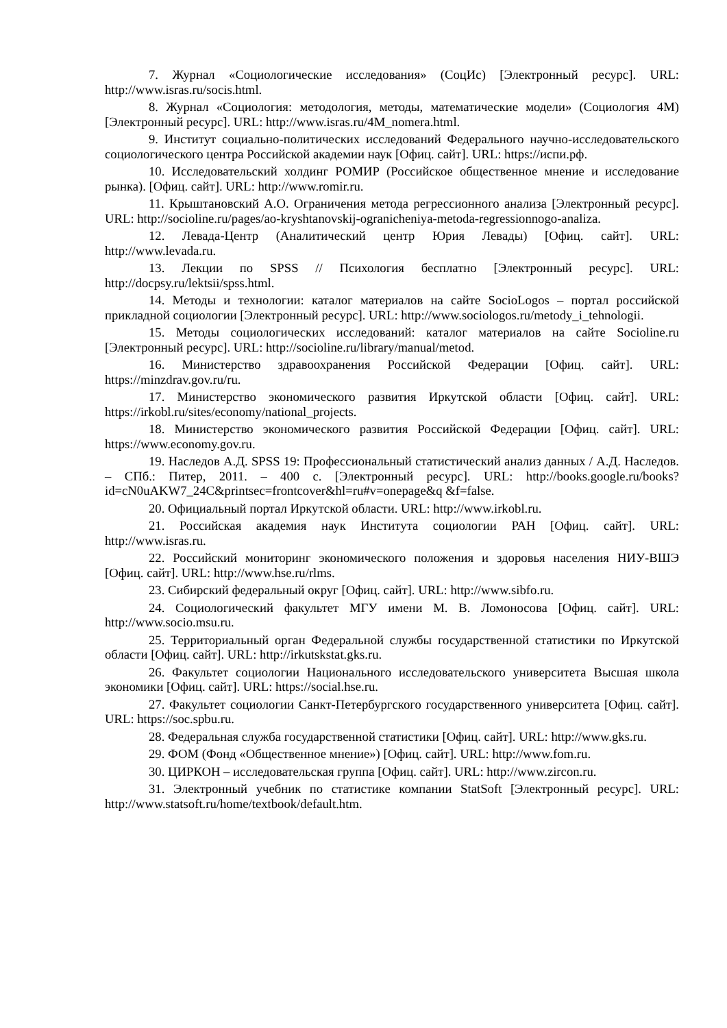7. Журнал «Социологические исследования» (СоцИс) [Электронный ресурс]. URL: http://www.isras.ru/socis.html.
8. Журнал «Социология: методология, методы, математические модели» (Социология 4М) [Электронный ресурс]. URL: http://www.isras.ru/4M_nomera.html.
9. Институт социально-политических исследований Федерального научно-исследовательского социологического центра Российской академии наук [Офиц. сайт]. URL: https://испи.рф.
10. Исследовательский холдинг РОМИР (Российское общественное мнение и исследование рынка). [Офиц. сайт]. URL: http://www.romir.ru.
11. Крыштановский А.О. Ограничения метода регрессионного анализа [Электронный ресурс]. URL: http://socioline.ru/pages/ao-kryshtanovskij-ogranicheniya-metoda-regressionnogo-analiza.
12. Левада-Центр (Аналитический центр Юрия Левады) [Офиц. сайт]. URL: http://www.levada.ru.
13. Лекции по SPSS // Психология бесплатно [Электронный ресурс]. URL: http://docpsy.ru/lektsii/spss.html.
14. Методы и технологии: каталог материалов на сайте SocioLogos – портал российской прикладной социологии [Электронный ресурс]. URL: http://www.sociologos.ru/metody_i_tehnologii.
15. Методы социологических исследований: каталог материалов на сайте Socioline.ru [Электронный ресурс]. URL: http://socioline.ru/library/manual/metod.
16. Министерство здравоохранения Российской Федерации [Офиц. сайт]. URL: https://minzdrav.gov.ru/ru.
17. Министерство экономического развития Иркутской области [Офиц. сайт]. URL: https://irkobl.ru/sites/economy/national_projects.
18. Министерство экономического развития Российской Федерации [Офиц. сайт]. URL: https://www.economy.gov.ru.
19. Наследов А.Д. SPSS 19: Профессиональный статистический анализ данных / А.Д. Наследов. – СПб.: Питер, 2011. – 400 с. [Электронный ресурс]. URL: http://books.google.ru/books?id=cN0uAKW7_24C&printsec=frontcover&hl=ru#v=onepage&q &f=false.
20. Официальный портал Иркутской области. URL: http://www.irkobl.ru.
21. Российская академия наук Института социологии РАН [Офиц. сайт]. URL: http://www.isras.ru.
22. Российский мониторинг экономического положения и здоровья населения НИУ-ВШЭ [Офиц. сайт]. URL: http://www.hse.ru/rlms.
23. Сибирский федеральный округ [Офиц. сайт]. URL: http://www.sibfo.ru.
24. Социологический факультет МГУ имени М. В. Ломоносова [Офиц. сайт]. URL: http://www.socio.msu.ru.
25. Территориальный орган Федеральной службы государственной статистики по Иркутской области [Офиц. сайт]. URL: http://irkutskstat.gks.ru.
26. Факультет социологии Национального исследовательского университета Высшая школа экономики [Офиц. сайт]. URL: https://social.hse.ru.
27. Факультет социологии Санкт-Петербургского государственного университета [Офиц. сайт]. URL: https://soc.spbu.ru.
28. Федеральная служба государственной статистики [Офиц. сайт]. URL: http://www.gks.ru.
29. ФОМ (Фонд «Общественное мнение») [Офиц. сайт]. URL: http://www.fom.ru.
30. ЦИРКОН – исследовательская группа [Офиц. сайт]. URL: http://www.zircon.ru.
31. Электронный учебник по статистике компании StatSoft [Электронный ресурс]. URL: http://www.statsoft.ru/home/textbook/default.htm.